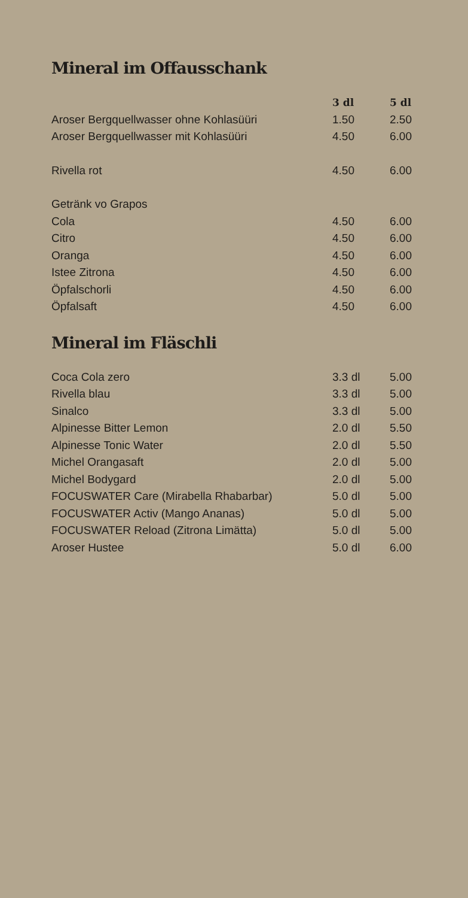Mineral im Offausschank
| | 3 dl | 5 dl |
| --- | --- | --- |
| Aroser Bergquellwasser ohne Kohlasüüri | 1.50 | 2.50 |
| Aroser Bergquellwasser mit Kohlasüüri | 4.50 | 6.00 |
| Rivella rot | 4.50 | 6.00 |
| Getränk vo Grapos | | |
| Cola | 4.50 | 6.00 |
| Citro | 4.50 | 6.00 |
| Oranga | 4.50 | 6.00 |
| Istee Zitrona | 4.50 | 6.00 |
| Öpfalschorli | 4.50 | 6.00 |
| Öpfalsaft | 4.50 | 6.00 |
Mineral im Fläschli
| Coca Cola zero | 3.3 dl | 5.00 |
| Rivella blau | 3.3 dl | 5.00 |
| Sinalco | 3.3 dl | 5.00 |
| Alpinesse Bitter Lemon | 2.0 dl | 5.50 |
| Alpinesse Tonic Water | 2.0 dl | 5.50 |
| Michel Orangasaft | 2.0 dl | 5.00 |
| Michel Bodygard | 2.0 dl | 5.00 |
| FOCUSWATER Care (Mirabella Rhabarbar) | 5.0 dl | 5.00 |
| FOCUSWATER Activ (Mango Ananas) | 5.0 dl | 5.00 |
| FOCUSWATER Reload (Zitrona Limätta) | 5.0 dl | 5.00 |
| Aroser Hustee | 5.0 dl | 6.00 |